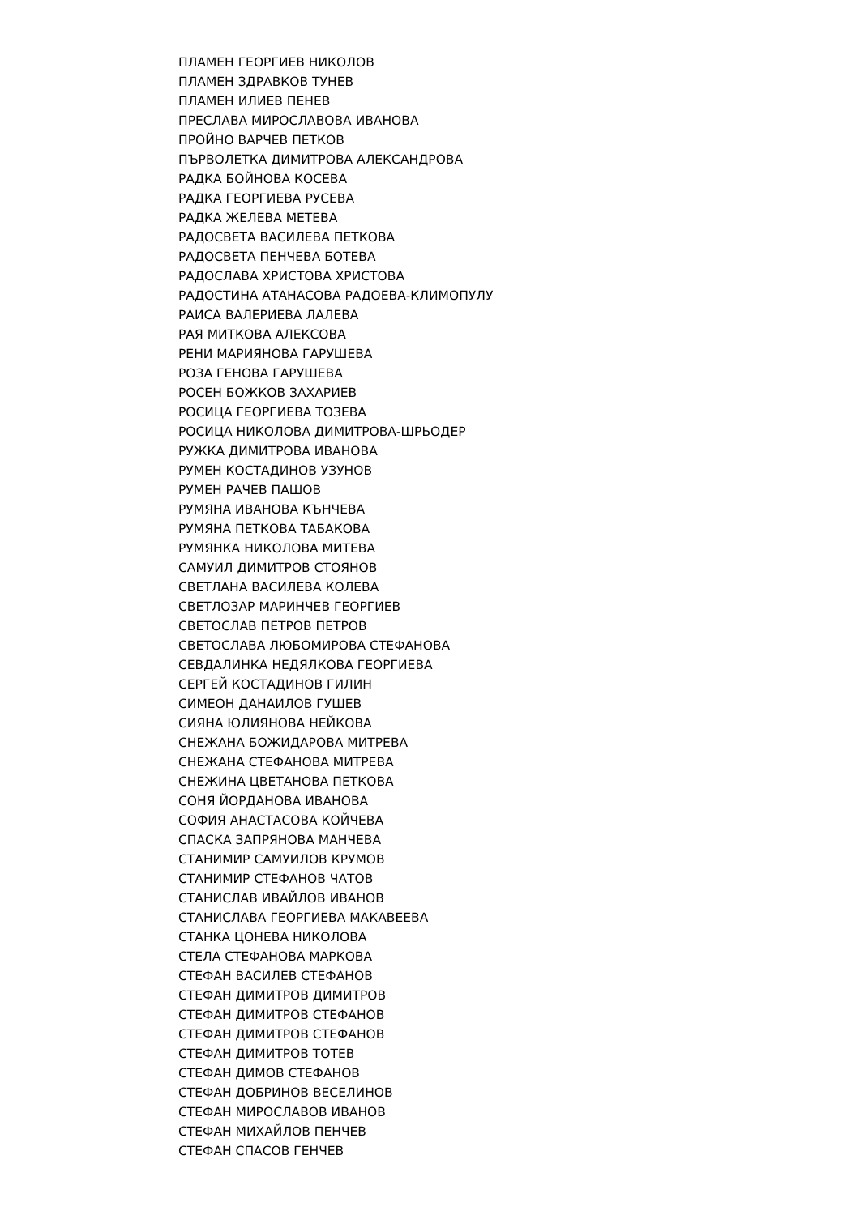ПЛАМЕН ГЕОРГИЕВ НИКОЛОВ
ПЛАМЕН ЗДРАВКОВ ТУНЕВ
ПЛАМЕН ИЛИЕВ ПЕНЕВ
ПРЕСЛАВА МИРОСЛАВОВА ИВАНОВА
ПРОЙНО ВАРЧЕВ ПЕТКОВ
ПЪРВОЛЕТКА ДИМИТРОВА АЛЕКСАНДРОВА
РАДКА БОЙНОВА КОСЕВА
РАДКА ГЕОРГИЕВА РУСЕВА
РАДКА ЖЕЛЕВА МЕТЕВА
РАДОСВЕТА ВАСИЛЕВА ПЕТКОВА
РАДОСВЕТА ПЕНЧЕВА БОТЕВА
РАДОСЛАВА ХРИСТОВА ХРИСТОВА
РАДОСТИНА АТАНАСОВА РАДОЕВА-КЛИМОПУЛУ
РАИСА ВАЛЕРИЕВА ЛАЛЕВА
РАЯ МИТКОВА АЛЕКСОВА
РЕНИ МАРИЯНОВА ГАРУШЕВА
РОЗА ГЕНОВА ГАРУШЕВА
РОСЕН БОЖКОВ ЗАХАРИЕВ
РОСИЦА ГЕОРГИЕВА ТОЗЕВА
РОСИЦА НИКОЛОВА ДИМИТРОВА-ШРЬОДЕР
РУЖКА ДИМИТРОВА ИВАНОВА
РУМЕН КОСТАДИНОВ УЗУНОВ
РУМЕН РАЧЕВ ПАШОВ
РУМЯНА ИВАНОВА КЪНЧЕВА
РУМЯНА ПЕТКОВА ТАБАКОВА
РУМЯНКА НИКОЛОВА МИТЕВА
САМУИЛ ДИМИТРОВ СТОЯНОВ
СВЕТЛАНА ВАСИЛЕВА КОЛЕВА
СВЕТЛОЗАР МАРИНЧЕВ ГЕОРГИЕВ
СВЕТОСЛАВ ПЕТРОВ ПЕТРОВ
СВЕТОСЛАВА ЛЮБОМИРОВА СТЕФАНОВА
СЕВДАЛИНКА НЕДЯЛКОВА ГЕОРГИЕВА
СЕРГЕЙ КОСТАДИНОВ ГИЛИН
СИМЕОН ДАНАИЛОВ ГУШЕВ
СИЯНА ЮЛИЯНОВА НЕЙКОВА
СНЕЖАНА БОЖИДАРОВА МИТРЕВА
СНЕЖАНА СТЕФАНОВА МИТРЕВА
СНЕЖИНА ЦВЕТАНОВА ПЕТКОВА
СОНЯ ЙОРДАНОВА ИВАНОВА
СОФИЯ АНАСТАСОВА КОЙЧЕВА
СПАСКА ЗАПРЯНОВА МАНЧЕВА
СТАНИМИР САМУИЛОВ КРУМОВ
СТАНИМИР СТЕФАНОВ ЧАТОВ
СТАНИСЛАВ ИВАЙЛОВ ИВАНОВ
СТАНИСЛАВА ГЕОРГИЕВА МАКАВЕЕВА
СТАНКА ЦОНЕВА НИКОЛОВА
СТЕЛА СТЕФАНОВА МАРКОВА
СТЕФАН ВАСИЛЕВ СТЕФАНОВ
СТЕФАН ДИМИТРОВ ДИМИТРОВ
СТЕФАН ДИМИТРОВ СТЕФАНОВ
СТЕФАН ДИМИТРОВ СТЕФАНОВ
СТЕФАН ДИМИТРОВ ТОТЕВ
СТЕФАН ДИМОВ СТЕФАНОВ
СТЕФАН ДОБРИНОВ ВЕСЕЛИНОВ
СТЕФАН МИРОСЛАВОВ ИВАНОВ
СТЕФАН МИХАЙЛОВ ПЕНЧЕВ
СТЕФАН СПАСОВ ГЕНЧЕВ